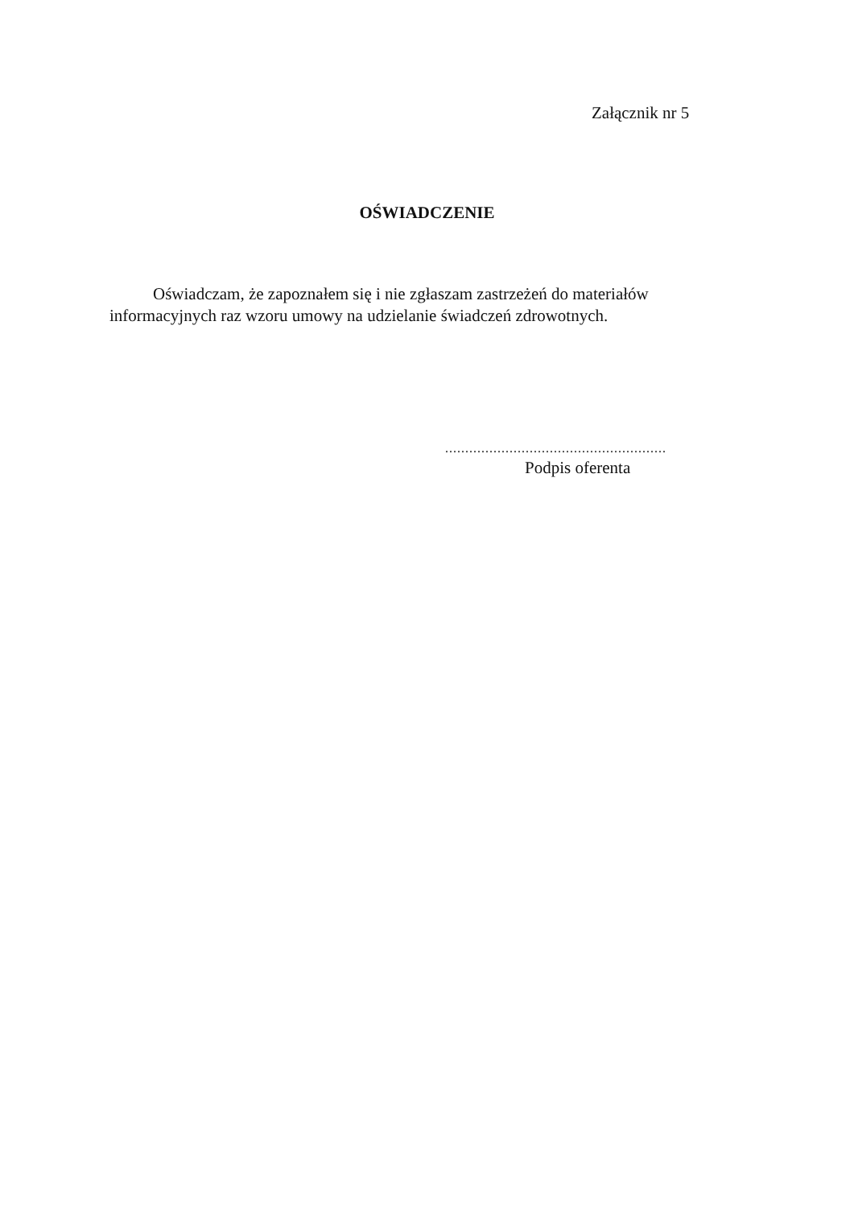Załącznik nr 5
OŚWIADCZENIE
Oświadczam, że zapoznałem się i nie zgłaszam zastrzeżeń do materiałów informacyjnych raz wzoru umowy na udzielanie świadczeń zdrowotnych.
.......................................................
Podpis oferenta